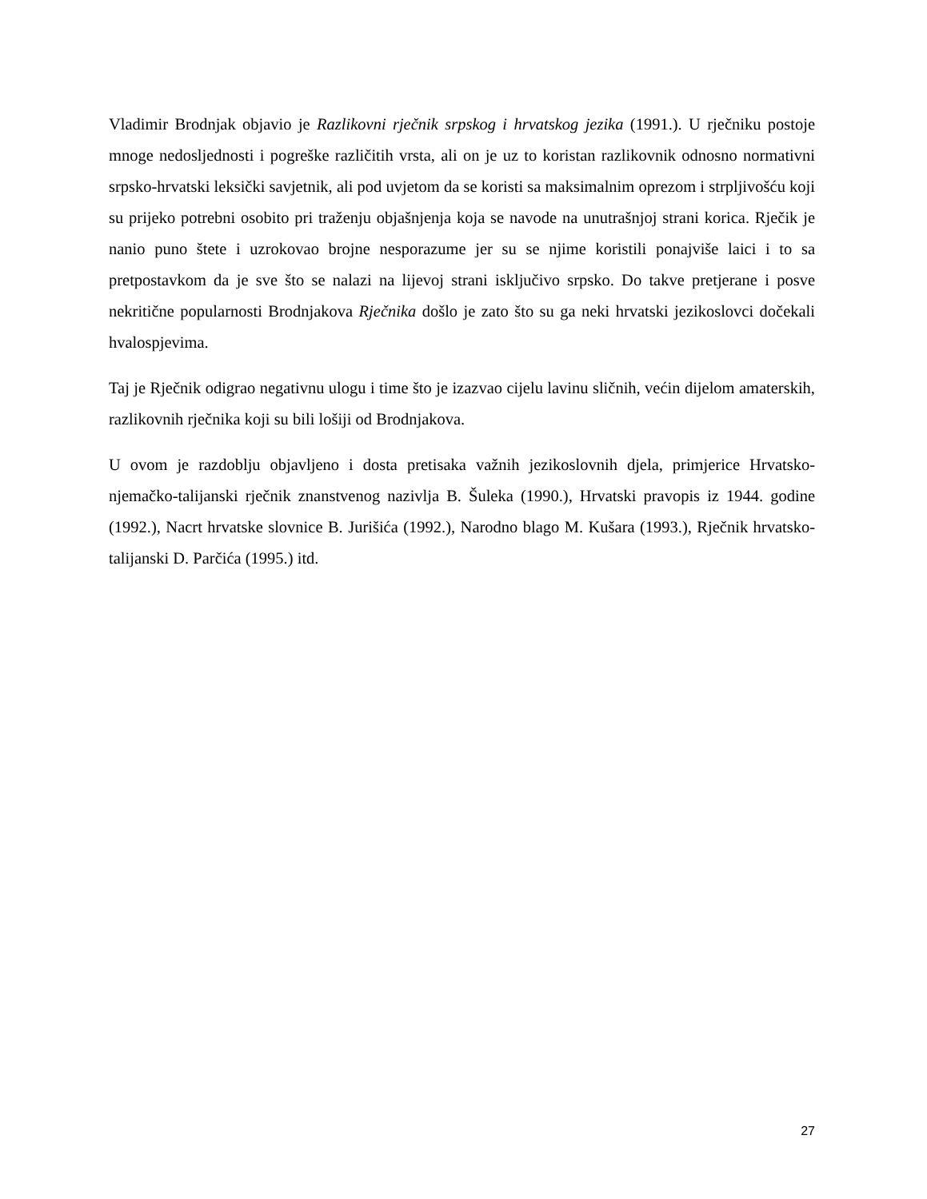Vladimir Brodnjak objavio je Razlikovni rječnik srpskog i hrvatskog jezika (1991.). U rječniku postoje mnoge nedosljednosti i pogreške različitih vrsta, ali on je uz to koristan razlikovnik odnosno normativni srpsko-hrvatski leksički savjetnik, ali pod uvjetom da se koristi sa maksimalnim oprezom i strpljivošću koji su prijeko potrebni osobito pri traženju objašnjenja koja se navode na unutrašnjoj strani korica. Rječik je nanio puno štete i uzrokovao brojne nesporazume jer su se njime koristili ponajviše laici i to sa pretpostavkom da je sve što se nalazi na lijevoj strani isključivo srpsko. Do takve pretjerane i posve nekritične popularnosti Brodnjakova Rječnika došlo je zato što su ga neki hrvatski jezikoslovci dočekali hvalospjevima.
Taj je Rječnik odigrao negativnu ulogu i time što je izazvao cijelu lavinu sličnih, većin dijelom amaterskih, razlikovnih rječnika koji su bili lošiji od Brodnjakova.
U ovom je razdoblju objavljeno i dosta pretisaka važnih jezikoslovnih djela, primjerice Hrvatsko-njemačko-talijanski rječnik znanstvenog nazivlja B. Šuleka (1990.), Hrvatski pravopis iz 1944. godine (1992.), Nacrt hrvatske slovnice B. Jurišića (1992.), Narodno blago M. Kušara (1993.), Rječnik hrvatsko-talijanski D. Parčića (1995.) itd.
27